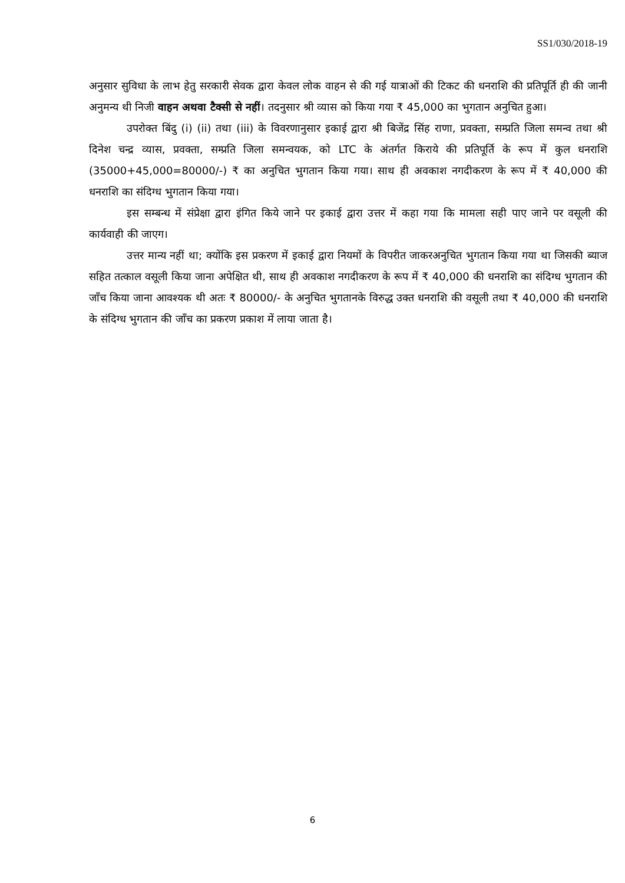SS1/030/2018-19
अनुसार सुविधा के लाभ हेतु सरकारी सेवक द्वारा केवल लोक वाहन से की गई यात्राओं की टिकट की धनराशि की प्रतिपूर्ति ही की जानी अनुमन्य थी निजी वाहन अथवा टैक्सी से नहीं। तदनुसार श्री व्यास को किया गया ₹ 45,000 का भुगतान अनुचित हुआ।
उपरोक्त बिंदु (i) (ii) तथा (iii) के विवरणानुसार इकाई द्वारा श्री बिजेंद्र सिंह राणा, प्रवक्ता, सम्प्रति जिला समन्व तथा श्री दिनेश चन्द्र व्यास, प्रवक्ता, सम्प्रति जिला समन्वयक, को LTC के अंतर्गत किराये की प्रतिपूर्ति के रूप में कुल धनराशि (35000+45,000=80000/-) ₹ का अनुचित भुगतान किया गया। साथ ही अवकाश नगदीकरण के रूप में ₹ 40,000 की धनराशि का संदिग्ध भुगतान किया गया।
इस सम्बन्ध में संप्रेक्षा द्वारा इंगित किये जाने पर इकाई द्वारा उत्तर में कहा गया कि मामला सही पाए जाने पर वसूली की कार्यवाही की जाएग।
उत्तर मान्य नहीं था; क्योंकि इस प्रकरण में इकाई द्वारा नियमों के विपरीत जाकरअनुचित भुगतान किया गया था जिसकी ब्याज सहित तत्काल वसूली किया जाना अपेक्षित थी, साथ ही अवकाश नगदीकरण के रूप में ₹ 40,000 की धनराशि का संदिग्ध भुगतान की जाँच किया जाना आवश्यक थी अतः ₹ 80000/- के अनुचित भुगतानके विरुद्ध उक्त धनराशि की वसूली तथा ₹ 40,000 की धनराशि के संदिग्ध भुगतान की जाँच का प्रकरण प्रकाश में लाया जाता है।
6